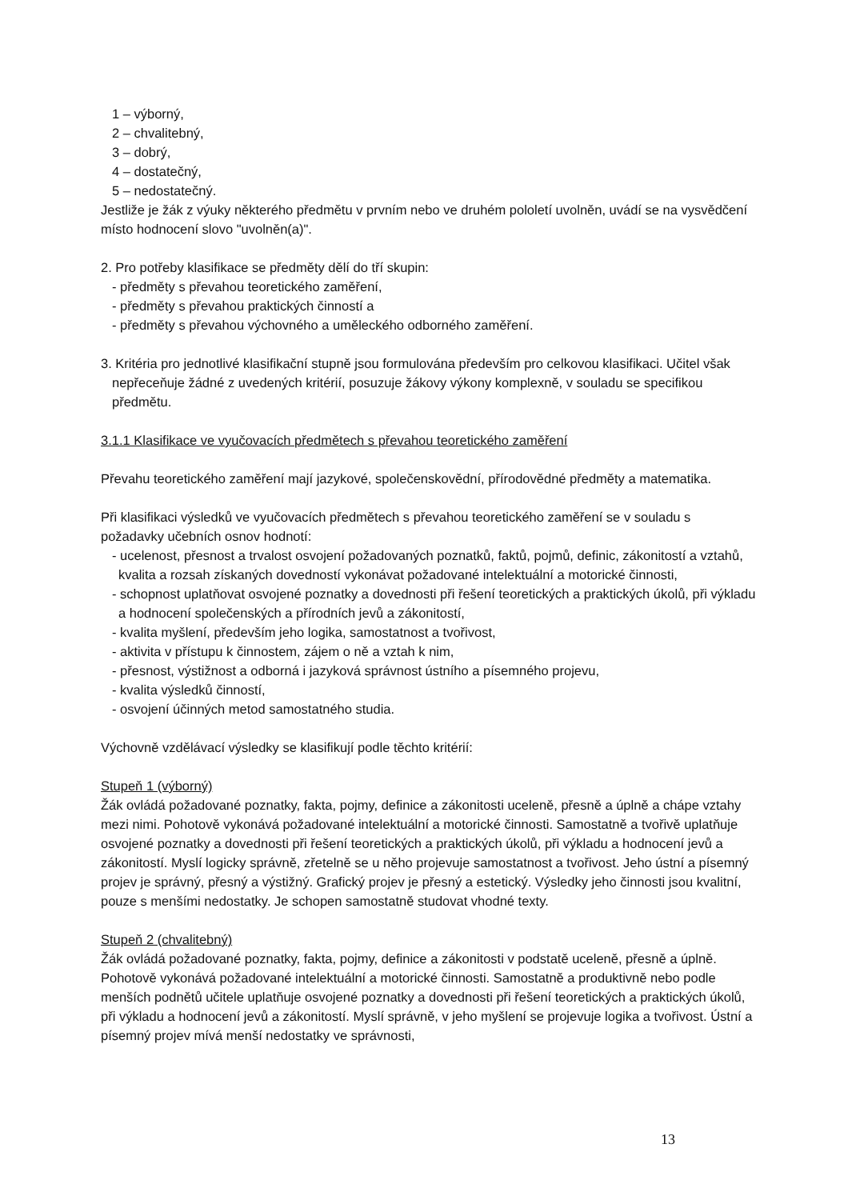1 – výborný,
2 – chvalitebný,
3 – dobrý,
4 – dostatečný,
5 – nedostatečný.
Jestliže je žák z výuky některého předmětu v prvním nebo ve druhém pololetí uvolněn, uvádí se na vysvědčení místo hodnocení slovo "uvolněn(a)".
2. Pro potřeby klasifikace se předměty dělí do tří skupin:
- předměty s převahou teoretického zaměření,
- předměty s převahou praktických činností a
- předměty s převahou výchovného a uměleckého odborného zaměření.
3. Kritéria pro jednotlivé klasifikační stupně jsou formulována především pro celkovou klasifikaci. Učitel však nepřeceňuje žádné z uvedených kritérií, posuzuje žákovy výkony komplexně, v souladu se specifikou předmětu.
3.1.1 Klasifikace ve vyučovacích předmětech s převahou teoretického zaměření
Převahu teoretického zaměření mají jazykové, společenskovědní, přírodovědné předměty a matematika.
Při klasifikaci výsledků ve vyučovacích předmětech s převahou teoretického zaměření se v souladu s požadavky učebních osnov hodnotí:
- ucelenost, přesnost a trvalost osvojení požadovaných poznatků, faktů, pojmů, definic, zákonitostí a vztahů, kvalita a rozsah získaných dovedností vykonávat požadované intelektuální a motorické činnosti,
- schopnost uplatňovat osvojené poznatky a dovednosti při řešení teoretických a praktických úkolů, při výkladu a hodnocení společenských a přírodních jevů a zákonitostí,
- kvalita myšlení, především jeho logika, samostatnost a tvořivost,
- aktivita v přístupu k činnostem, zájem o ně a vztah k nim,
- přesnost, výstižnost a odborná i jazyková správnost ústního a písemného projevu,
- kvalita výsledků činností,
- osvojení účinných metod samostatného studia.
Výchovně vzdělávací výsledky se klasifikují podle těchto kritérií:
Stupeň 1 (výborný)
Žák ovládá požadované poznatky, fakta, pojmy, definice a zákonitosti uceleně, přesně a úplně a chápe vztahy mezi nimi. Pohotově vykonává požadované intelektuální a motorické činnosti. Samostatně a tvořivě uplatňuje osvojené poznatky a dovednosti při řešení teoretických a praktických úkolů, při výkladu a hodnocení jevů a zákonitostí. Myslí logicky správně, zřetelně se u něho projevuje samostatnost a tvořivost. Jeho ústní a písemný projev je správný, přesný a výstižný. Grafický projev je přesný a estetický. Výsledky jeho činnosti jsou kvalitní, pouze s menšími nedostatky. Je schopen samostatně studovat vhodné texty.
Stupeň 2 (chvalitebný)
Žák ovládá požadované poznatky, fakta, pojmy, definice a zákonitosti v podstatě uceleně, přesně a úplně. Pohotově vykonává požadované intelektuální a motorické činnosti. Samostatně a produktivně nebo podle menších podnětů učitele uplatňuje osvojené poznatky a dovednosti při řešení teoretických a praktických úkolů, při výkladu a hodnocení jevů a zákonitostí. Myslí správně, v jeho myšlení se projevuje logika a tvořivost. Ústní a písemný projev mívá menší nedostatky ve správnosti,
13